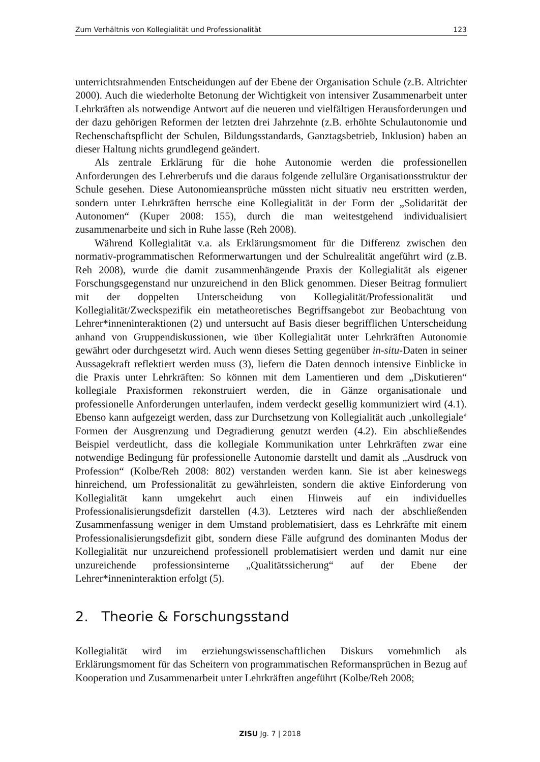Zum Verhältnis von Kollegialität und Professionalität 123
unterrichtsrahmenden Entscheidungen auf der Ebene der Organisation Schule (z.B. Altrichter 2000). Auch die wiederholte Betonung der Wichtigkeit von intensiver Zusammenarbeit unter Lehrkräften als notwendige Antwort auf die neueren und vielfältigen Herausforderungen und der dazu gehörigen Reformen der letzten drei Jahrzehnte (z.B. erhöhte Schulautonomie und Rechenschaftspflicht der Schulen, Bildungsstandards, Ganztagsbetrieb, Inklusion) haben an dieser Haltung nichts grundlegend geändert.
Als zentrale Erklärung für die hohe Autonomie werden die professionellen Anforderungen des Lehrerberufs und die daraus folgende zelluläre Organisationsstruktur der Schule gesehen. Diese Autonomieansprüche müssten nicht situativ neu erstritten werden, sondern unter Lehrkräften herrsche eine Kollegialität in der Form der „Solidarität der Autonomen“ (Kuper 2008: 155), durch die man weitestgehend individualisiert zusammenarbeite und sich in Ruhe lasse (Reh 2008).
Während Kollegialität v.a. als Erklärungsmoment für die Differenz zwischen den normativ-programmatischen Reformerwartungen und der Schulrealität angeführt wird (z.B. Reh 2008), wurde die damit zusammenhängende Praxis der Kollegialität als eigener Forschungsgegenstand nur unzureichend in den Blick genommen. Dieser Beitrag formuliert mit der doppelten Unterscheidung von Kollegialität/Professionalität und Kollegialität/Zweckspezifik ein metatheoretisches Begriffsangebot zur Beobachtung von Lehrer*inneninteraktionen (2) und untersucht auf Basis dieser begrifflichen Unterscheidung anhand von Gruppendiskussionen, wie über Kollegialität unter Lehrkräften Autonomie gewährt oder durchgesetzt wird. Auch wenn dieses Setting gegenüber in-situ-Daten in seiner Aussagekraft reflektiert werden muss (3), liefern die Daten dennoch intensive Einblicke in die Praxis unter Lehrkräften: So können mit dem Lamentieren und dem „Diskutieren“ kollegiale Praxisformen rekonstruiert werden, die in Gänze organisationale und professionelle Anforderungen unterlaufen, indem verdeckt gesellig kommuniziert wird (4.1). Ebenso kann aufgezeigt werden, dass zur Durchsetzung von Kollegialität auch ‚unkollegiale‘ Formen der Ausgrenzung und Degradierung genutzt werden (4.2). Ein abschließendes Beispiel verdeutlicht, dass die kollegiale Kommunikation unter Lehrkräften zwar eine notwendige Bedingung für professionelle Autonomie darstellt und damit als „Ausdruck von Profession“ (Kolbe/Reh 2008: 802) verstanden werden kann. Sie ist aber keineswegs hinreichend, um Professionalität zu gewährleisten, sondern die aktive Einforderung von Kollegialität kann umgekehrt auch einen Hinweis auf ein individuelles Professionalisierungsdefizit darstellen (4.3). Letzteres wird nach der abschließenden Zusammenfassung weniger in dem Umstand problematisiert, dass es Lehrkräfte mit einem Professionalisierungsdefizit gibt, sondern diese Fälle aufgrund des dominanten Modus der Kollegialität nur unzureichend professionell problematisiert werden und damit nur eine unzureichende professionsinterne „Qualitätssicherung“ auf der Ebene der Lehrer*inneninteraktion erfolgt (5).
2. Theorie & Forschungsstand
Kollegialität wird im erziehungswissenschaftlichen Diskurs vornehmlich als Erklärungsmoment für das Scheitern von programmatischen Reformansprüchen in Bezug auf Kooperation und Zusammenarbeit unter Lehrkräften angeführt (Kolbe/Reh 2008;
ZISU Jg. 7 | 2018